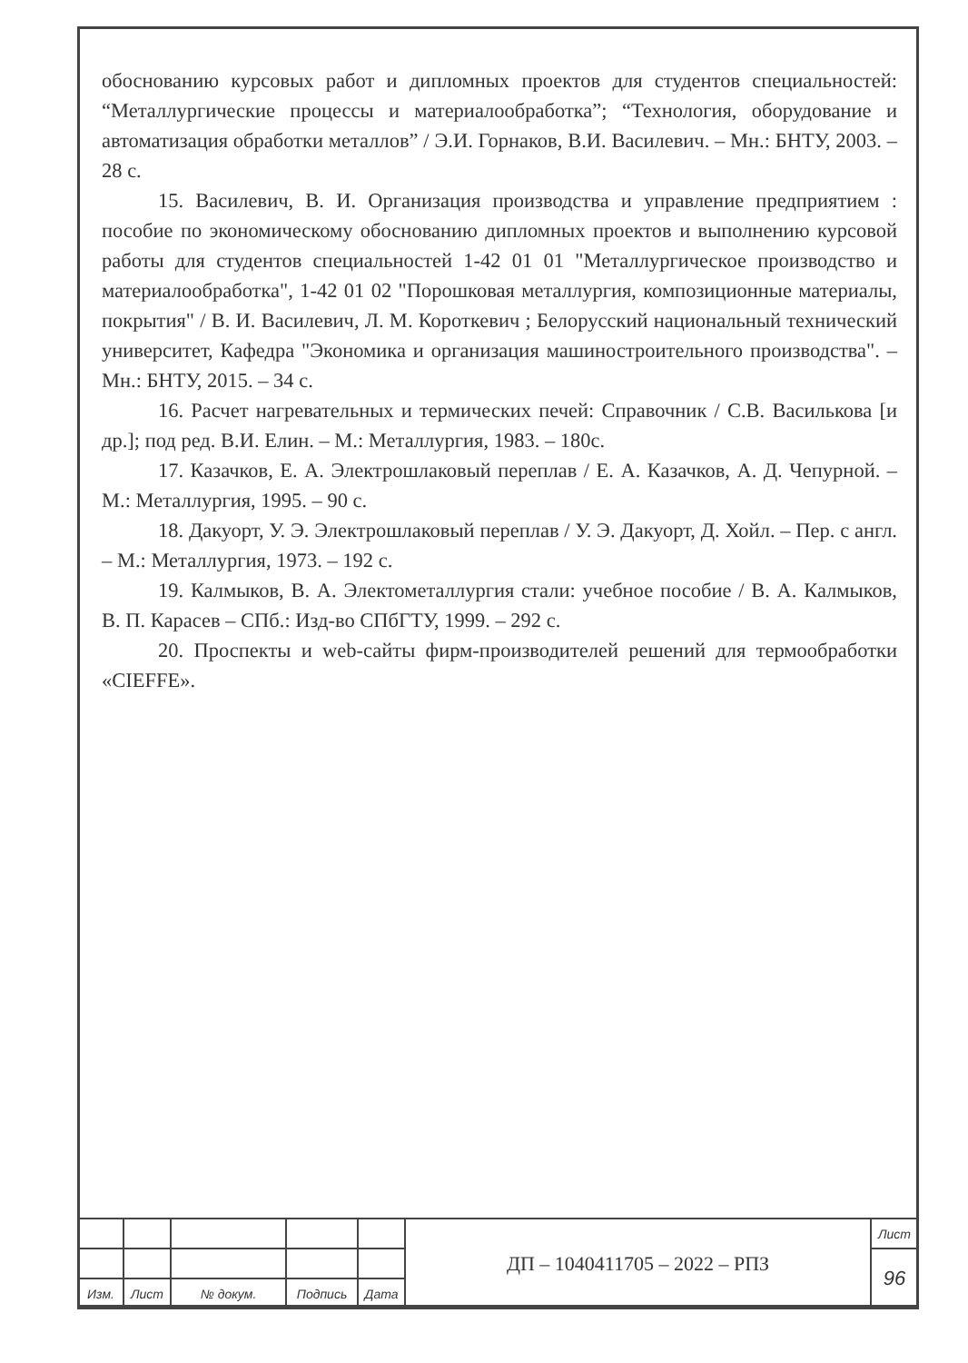обоснованию курсовых работ и дипломных проектов для студентов специальностей: “Металлургические процессы и материалообработка”; “Технология, оборудование и автоматизация обработки металлов” / Э.И. Горнаков, В.И. Василевич. – Мн.: БНТУ, 2003. – 28 с.
15. Василевич, В. И. Организация производства и управление предприятием : пособие по экономическому обоснованию дипломных проектов и выполнению курсовой работы для студентов специальностей 1-42 01 01 "Металлургическое производство и материалообработка", 1-42 01 02 "Порошковая металлургия, композиционные материалы, покрытия" / В. И. Василевич, Л. М. Короткевич ; Белорусский национальный технический университет, Кафедра "Экономика и организация машиностроительного производства". – Мн.: БНТУ, 2015. – 34 с.
16. Расчет нагревательных и термических печей: Справочник / С.В. Василькова [и др.]; под ред. В.И. Елин. – М.: Металлургия, 1983. – 180с.
17. Казачков, Е. А. Электрошлаковый переплав / Е. А. Казачков, А. Д. Чепурной. – М.: Металлургия, 1995. – 90 с.
18. Дакуорт, У. Э. Электрошлаковый переплав / У. Э. Дакуорт, Д. Хойл. – Пер. с англ. – М.: Металлургия, 1973. – 192 с.
19. Калмыков, В. А. Электометаллургия стали: учебное пособие / В. А. Калмыков, В. П. Карасев – СПб.: Изд-во СПбГТУ, 1999. – 292 с.
20. Проспекты и web-сайты фирм-производителей решений для термообработки «CIEFFE».
| | | | | | ДП – 1040411705 – 2022 – РПЗ | Лист |
| | | | | | | 96 |
| Изм. | Лист | № докум. | Подпись | Дата | | |